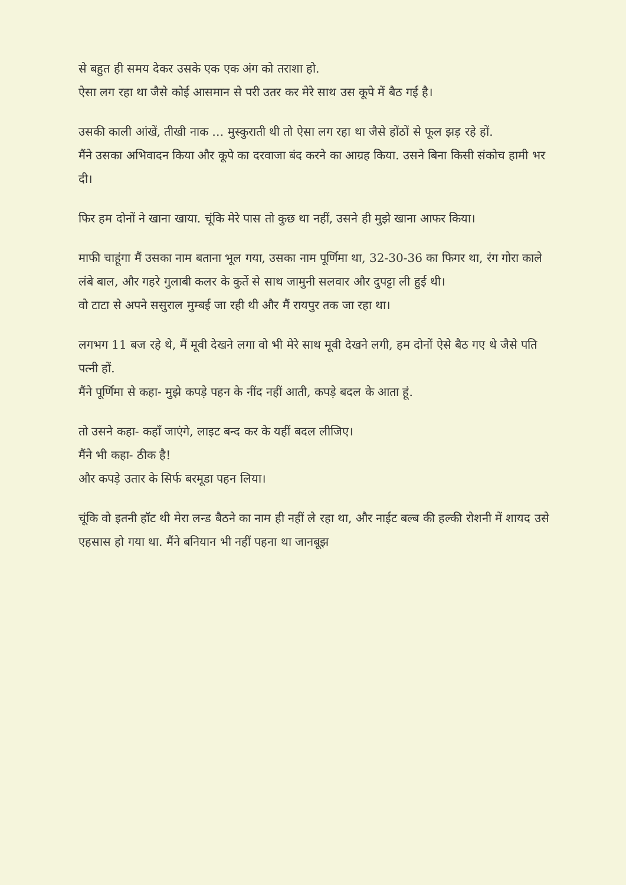से बहुत ही समय देकर उसके एक एक अंग को तराशा हो.
ऐसा लग रहा था जैसे कोई आसमान से परी उतर कर मेरे साथ उस कूपे में बैठ गई है।
उसकी काली आंखें, तीखी नाक … मुस्कुराती थी तो ऐसा लग रहा था जैसे होंठों से फूल झड़ रहे हों.
मैंने उसका अभिवादन किया और कूपे का दरवाजा बंद करने का आग्रह किया. उसने बिना किसी संकोच हामी भर दी।
फिर हम दोनों ने खाना खाया. चूंकि मेरे पास तो कुछ था नहीं, उसने ही मुझे खाना आफर किया।
माफी चाहूंगा मैं उसका नाम बताना भूल गया, उसका नाम पूर्णिमा था, 32-30-36 का फिगर था, रंग गोरा काले लंबे बाल, और गहरे गुलाबी कलर के कुर्ते से साथ जामुनी सलवार और दुपट्टा ली हुई थी।
वो टाटा से अपने ससुराल मुम्बई जा रही थी और मैं रायपुर तक जा रहा था।
लगभग 11 बज रहे थे, मैं मूवी देखने लगा वो भी मेरे साथ मूवी देखने लगी, हम दोनों ऐसे बैठ गए थे जैसे पति पत्नी हों.
मैंने पूर्णिमा से कहा- मुझे कपड़े पहन के नींद नहीं आती, कपड़े बदल के आता हूं.
तो उसने कहा- कहाँ जाएंगे, लाइट बन्द कर के यहीं बदल लीजिए।
मैंने भी कहा- ठीक है!
और कपड़े उतार के सिर्फ बरमूडा पहन लिया।
चूंकि वो इतनी हॉट थी मेरा लन्ड बैठने का नाम ही नहीं ले रहा था, और नाईट बल्ब की हल्की रोशनी में शायद उसे एहसास हो गया था. मैंने बनियान भी नहीं पहना था जानबूझ